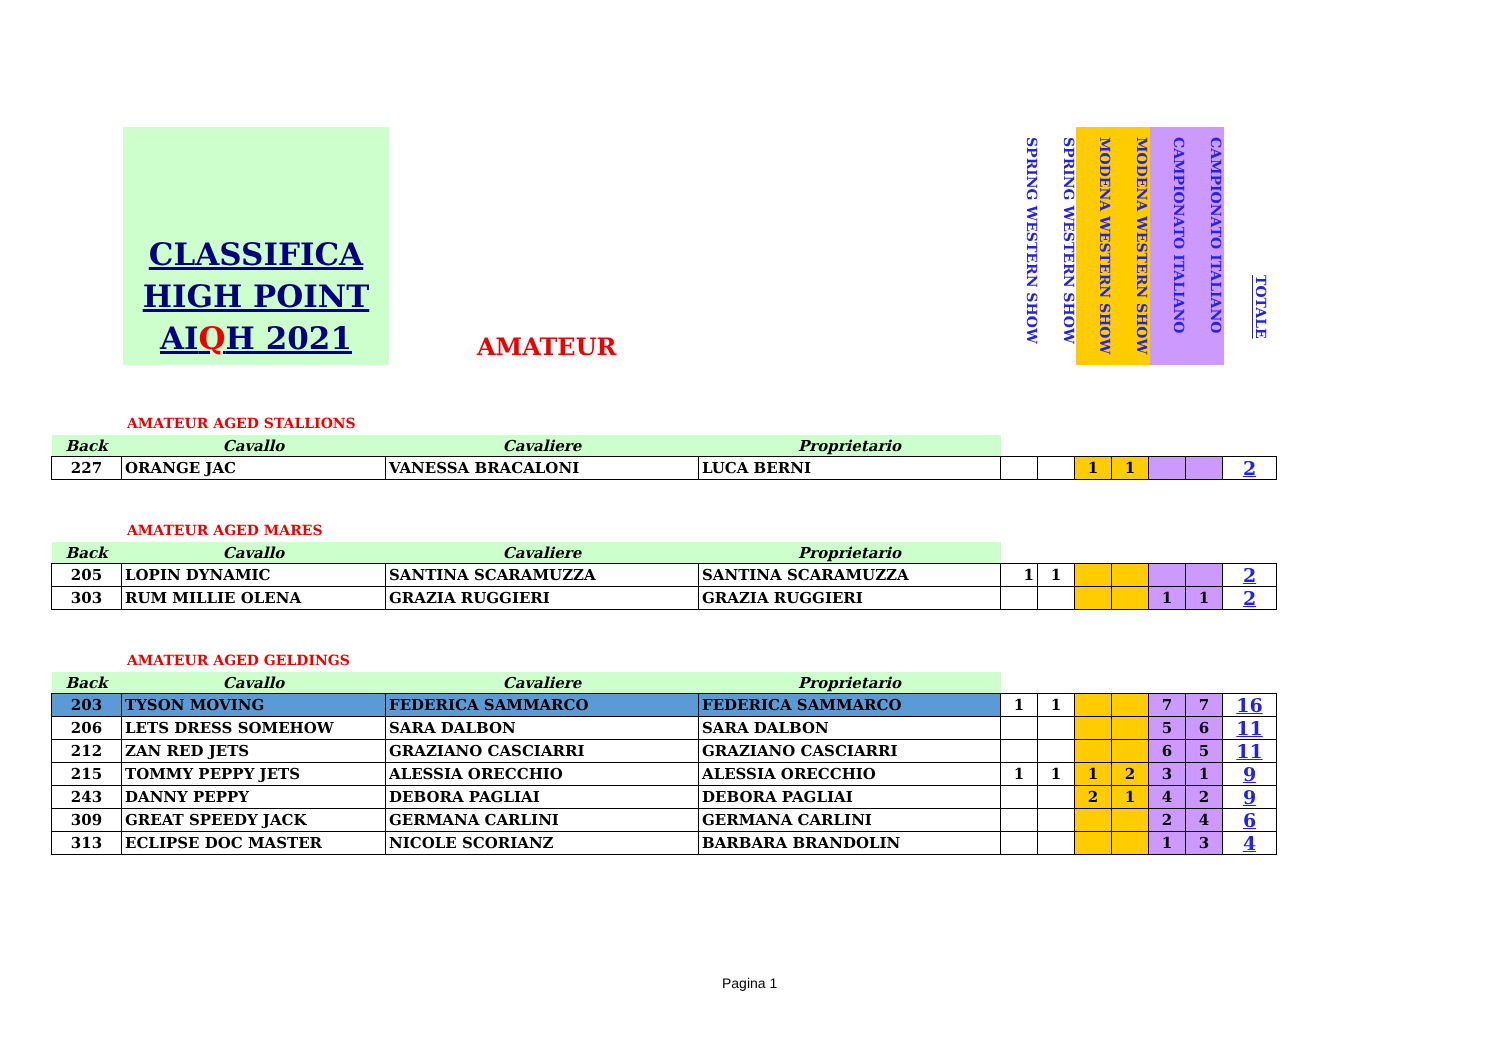CLASSIFICA
HIGH POINT
AIQH 2021
AMATEUR
SPRING WESTERN SHOW
SPRING WESTERN SHOW
MODENA WESTERN SHOW
MODENA WESTERN SHOW
CAMPIONATO ITALIANO
CAMPIONATO ITALIANO
TOTALE
AMATEUR AGED STALLIONS
| Back | Cavallo | Cavaliere | Proprietario | | | | | | | |
| 227 | ORANGE JAC | VANESSA BRACALONI | LUCA BERNI | | | 1 | 1 | | | 2 |
AMATEUR AGED MARES
| Back | Cavallo | Cavaliere | Proprietario | | | | | | | |
| 205 | LOPIN DYNAMIC | SANTINA SCARAMUZZA | SANTINA SCARAMUZZA | 1 | 1 | | | | | 2 |
| 303 | RUM MILLIE OLENA | GRAZIA RUGGIERI | GRAZIA RUGGIERI | | | | | 1 | 1 | 2 |
AMATEUR AGED GELDINGS
| Back | Cavallo | Cavaliere | Proprietario | | | | | | | |
| 203 | TYSON MOVING | FEDERICA SAMMARCO | FEDERICA SAMMARCO | 1 | 1 | | | 7 | 7 | 16 |
| 206 | LETS DRESS SOMEHOW | SARA DALBON | SARA DALBON | | | | | 5 | 6 | 11 |
| 212 | ZAN RED JETS | GRAZIANO CASCIARRI | GRAZIANO CASCIARRI | | | | | 6 | 5 | 11 |
| 215 | TOMMY PEPPY JETS | ALESSIA ORECCHIO | ALESSIA ORECCHIO | 1 | 1 | 1 | 2 | 3 | 1 | 9 |
| 243 | DANNY PEPPY | DEBORA PAGLIAI | DEBORA PAGLIAI | | | 2 | 1 | 4 | 2 | 9 |
| 309 | GREAT SPEEDY JACK | GERMANA CARLINI | GERMANA CARLINI | | | | | 2 | 4 | 6 |
| 313 | ECLIPSE DOC MASTER | NICOLE SCORIANZ | BARBARA BRANDOLIN | | | | | 1 | 3 | 4 |
Pagina 1